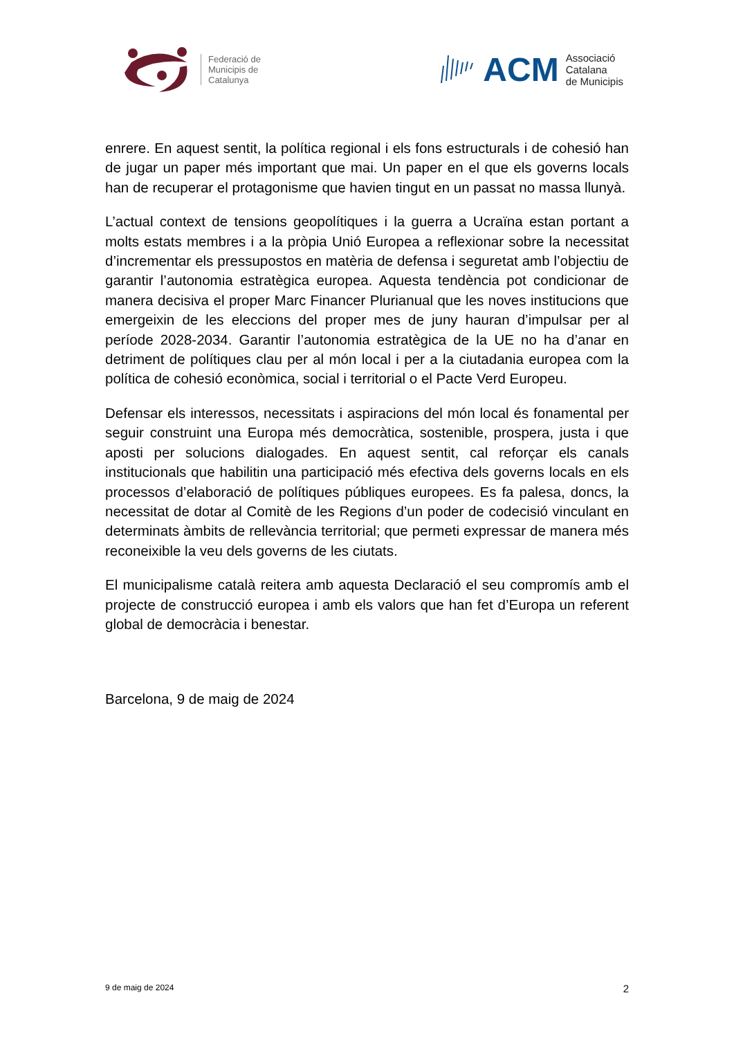Federació de
Municipis de
Catalunya
ACM
Associació
Catalana
de Municipis
enrere. En aquest sentit, la política regional i els fons estructurals i de cohesió han de jugar un paper més important que mai. Un paper en el que els governs locals han de recuperar el protagonisme que havien tingut en un passat no massa llunyà.
L’actual context de tensions geopolítiques i la guerra a Ucraïna estan portant a molts estats membres i a la pròpia Unió Europea a reflexionar sobre la necessitat d’incrementar els pressupostos en matèria de defensa i seguretat amb l’objectiu de garantir l’autonomia estratègica europea. Aquesta tendència pot condicionar de manera decisiva el proper Marc Financer Plurianual que les noves institucions que emergeixin de les eleccions del proper mes de juny hauran d’impulsar per al període 2028-2034. Garantir l’autonomia estratègica de la UE no ha d’anar en detriment de polítiques clau per al món local i per a la ciutadania europea com la política de cohesió econòmica, social i territorial o el Pacte Verd Europeu.
Defensar els interessos, necessitats i aspiracions del món local és fonamental per seguir construint una Europa més democràtica, sostenible, prospera, justa i que aposti per solucions dialogades. En aquest sentit, cal reforçar els canals institucionals que habilitin una participació més efectiva dels governs locals en els processos d’elaboració de polítiques públiques europees. Es fa palesa, doncs, la necessitat de dotar al Comitè de les Regions d’un poder de codecisió vinculant en determinats àmbits de rellevància territorial; que permeti expressar de manera més reconeixible la veu dels governs de les ciutats.
El municipalisme català reitera amb aquesta Declaració el seu compromís amb el projecte de construcció europea i amb els valors que han fet d’Europa un referent global de democràcia i benestar.
Barcelona, 9 de maig de 2024
9 de maig de 2024 2